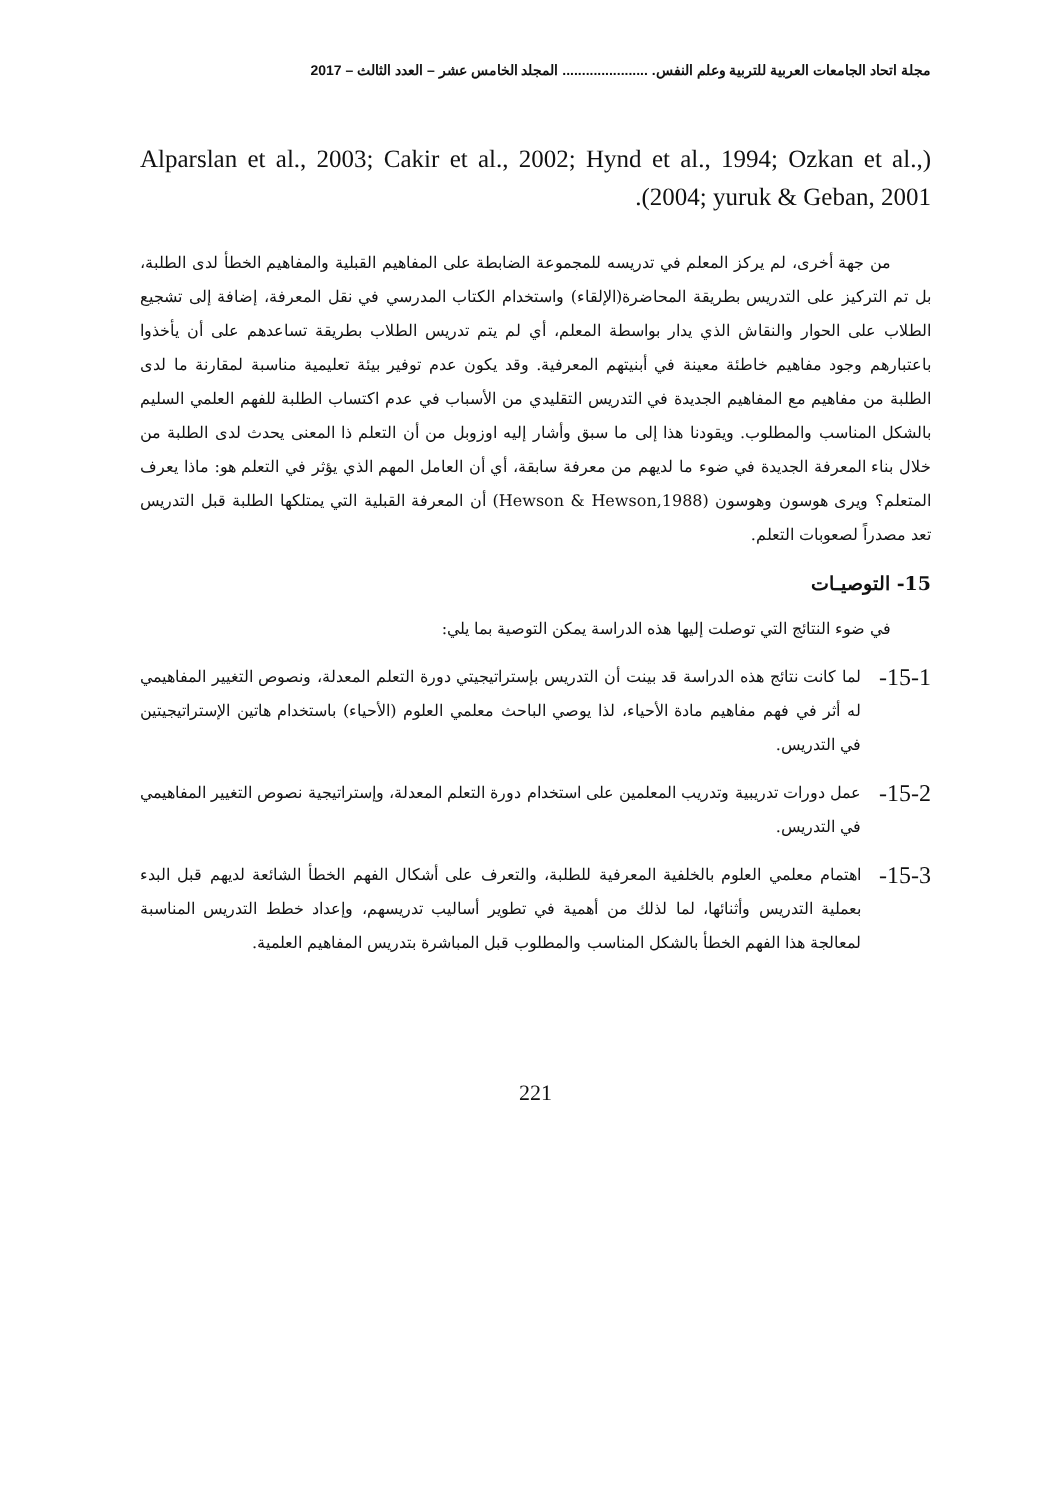مجلة اتحاد الجامعات العربية للتربية وعلم النفس. ...................... المجلد الخامس عشر – العدد الثالث – 2017
(Alparslan et al., 2003; Cakir et al., 2002; Hynd et al., 1994; Ozkan et al., 2004; yuruk & Geban, 2001).
من جهة أخرى، لم يركز المعلم في تدريسه للمجموعة الضابطة على المفاهيم القبلية والمفاهيم الخطأ لدى الطلبة، بل تم التركيز على التدريس بطريقة المحاضرة(الإلقاء) واستخدام الكتاب المدرسي في نقل المعرفة، إضافة إلى تشجيع الطلاب على الحوار والنقاش الذي يدار بواسطة المعلم، أي لم يتم تدريس الطلاب بطريقة تساعدهم على أن يأخذوا باعتبارهم وجود مفاهيم خاطئة معينة في أبنيتهم المعرفية. وقد يكون عدم توفير بيئة تعليمية مناسبة لمقارنة ما لدى الطلبة من مفاهيم مع المفاهيم الجديدة في التدريس التقليدي من الأسباب في عدم اكتساب الطلبة للفهم العلمي السليم بالشكل المناسب والمطلوب. ويقودنا هذا إلى ما سبق وأشار إليه اوزوبل من أن التعلم ذا المعنى يحدث لدى الطلبة من خلال بناء المعرفة الجديدة في ضوء ما لديهم من معرفة سابقة، أي أن العامل المهم الذي يؤثر في التعلم هو: ماذا يعرف المتعلم؟ ويرى هوسون وهوسون (Hewson & Hewson,1988) أن المعرفة القبلية التي يمتلكها الطلبة قبل التدريس تعد مصدراً لصعوبات التعلم.
15- التوصيـات
في ضوء النتائج التي توصلت إليها هذه الدراسة يمكن التوصية بما يلي:
15-1-
لما كانت نتائج هذه الدراسة قد بينت أن التدريس بإستراتيجيتي دورة التعلم المعدلة، ونصوص التغيير المفاهيمي له أثر في فهم مفاهيم مادة الأحياء، لذا يوصي الباحث معلمي العلوم (الأحياء) باستخدام هاتين الإستراتيجيتين في التدريس.
15-2-
عمل دورات تدريبية وتدريب المعلمين على استخدام دورة التعلم المعدلة، وإستراتيجية نصوص التغيير المفاهيمي في التدريس.
15-3-
اهتمام معلمي العلوم بالخلفية المعرفية للطلبة، والتعرف على أشكال الفهم الخطأ الشائعة لديهم قبل البدء بعملية التدريس وأثنائها، لما لذلك من أهمية في تطوير أساليب تدريسهم، وإعداد خطط التدريس المناسبة لمعالجة هذا الفهم الخطأ بالشكل المناسب والمطلوب قبل المباشرة بتدريس المفاهيم العلمية.
221